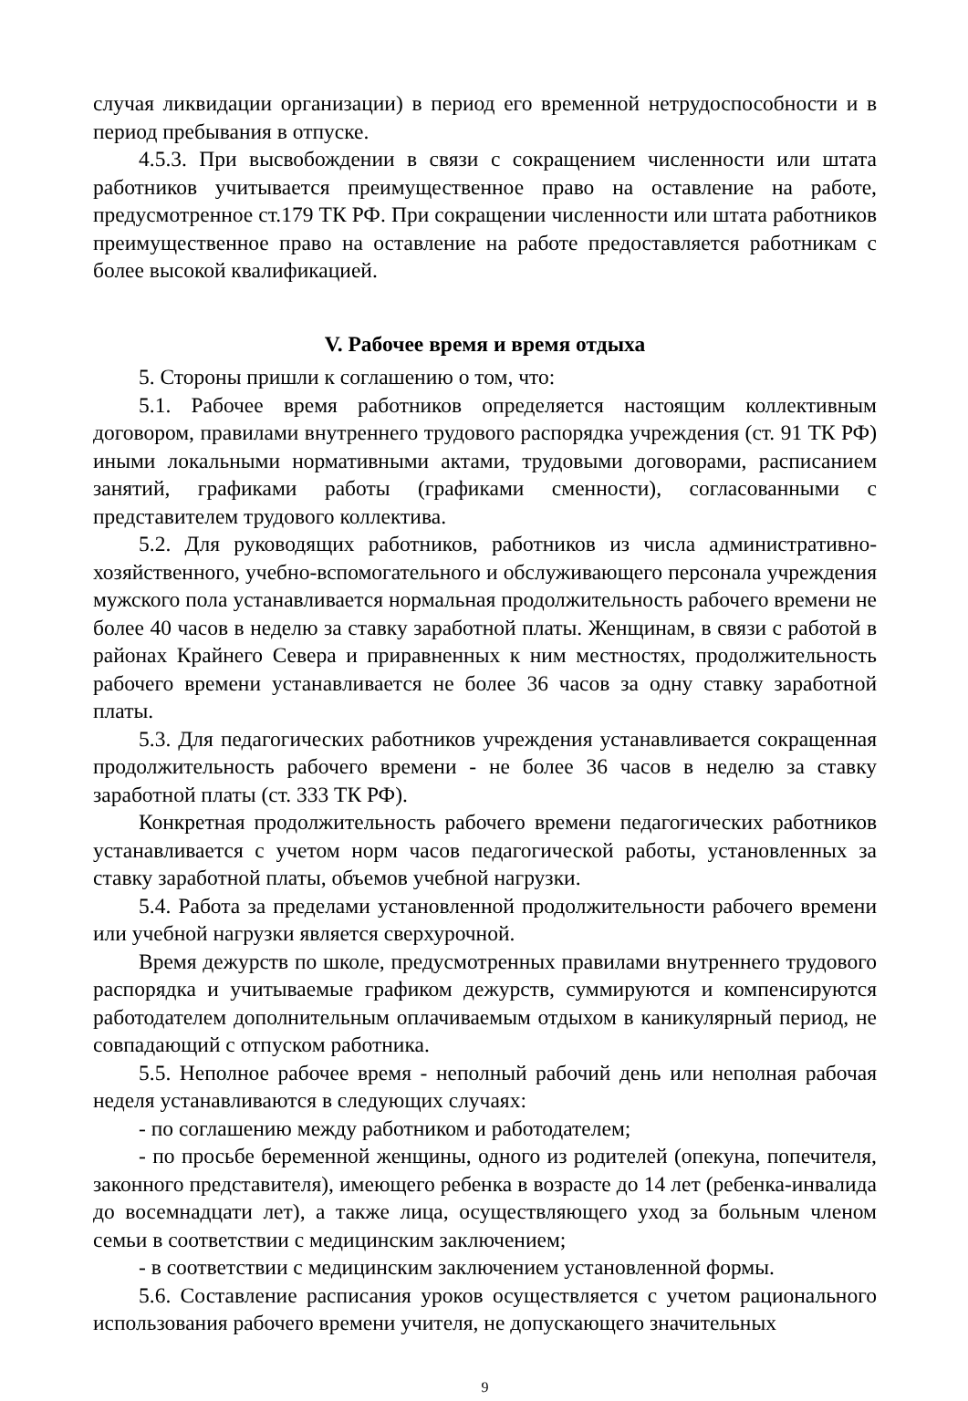случая ликвидации организации) в период его временной нетрудоспособности и в период пребывания в отпуске.
4.5.3. При высвобождении в связи с сокращением численности или штата работников учитывается преимущественное право на оставление на работе, предусмотренное ст.179 ТК РФ. При сокращении численности или штата работников преимущественное право на оставление на работе предоставляется работникам с более высокой квалификацией.
V. Рабочее время и время отдыха
5. Стороны пришли к соглашению о том, что:
5.1. Рабочее время работников определяется настоящим коллективным договором, правилами внутреннего трудового распорядка учреждения (ст. 91 ТК РФ) иными локальными нормативными актами, трудовыми договорами, расписанием занятий, графиками работы (графиками сменности), согласованными с представителем трудового коллектива.
5.2. Для руководящих работников, работников из числа административно-хозяйственного, учебно-вспомогательного и обслуживающего персонала учреждения мужского пола устанавливается нормальная продолжительность рабочего времени не более 40 часов в неделю за ставку заработной платы. Женщинам, в связи с работой в районах Крайнего Севера и приравненных к ним местностях, продолжительность рабочего времени устанавливается не более 36 часов за одну ставку заработной платы.
5.3. Для педагогических работников учреждения устанавливается сокращенная продолжительность рабочего времени - не более 36 часов в неделю за ставку заработной платы (ст. 333 ТК РФ).
Конкретная продолжительность рабочего времени педагогических работников устанавливается с учетом норм часов педагогической работы, установленных за ставку заработной платы, объемов учебной нагрузки.
5.4. Работа за пределами установленной продолжительности рабочего времени или учебной нагрузки является сверхурочной.
Время дежурств по школе, предусмотренных правилами внутреннего трудового распорядка и учитываемые графиком дежурств, суммируются и компенсируются работодателем дополнительным оплачиваемым отдыхом в каникулярный период, не совпадающий с отпуском работника.
5.5. Неполное рабочее время - неполный рабочий день или неполная рабочая неделя устанавливаются в следующих случаях:
- по соглашению между работником и работодателем;
- по просьбе беременной женщины, одного из родителей (опекуна, попечителя, законного представителя), имеющего ребенка в возрасте до 14 лет (ребенка-инвалида до восемнадцати лет), а также лица, осуществляющего уход за больным членом семьи в соответствии с медицинским заключением;
- в соответствии с медицинским заключением установленной формы.
5.6. Составление расписания уроков осуществляется с учетом рационального использования рабочего времени учителя, не допускающего значительных
9